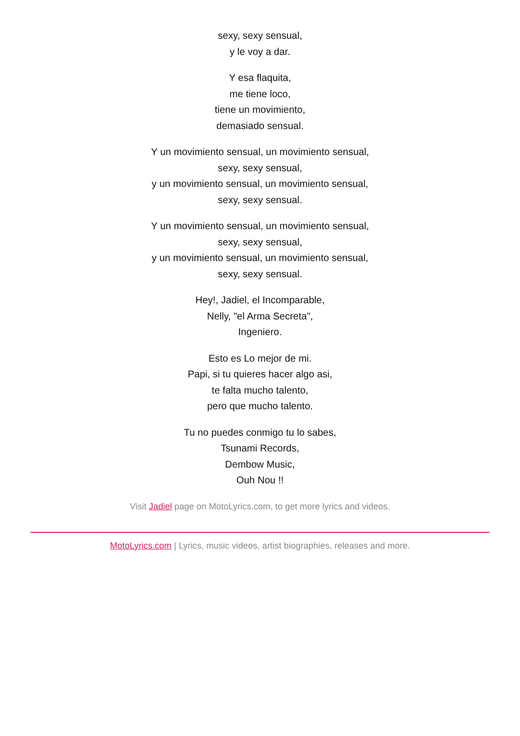sexy, sexy sensual,
y le voy a dar.
Y esa flaquita,
me tiene loco,
tiene un movimiento,
demasiado sensual.
Y un movimiento sensual, un movimiento sensual,
sexy, sexy sensual,
y un movimiento sensual, un movimiento sensual,
sexy, sexy sensual.
Y un movimiento sensual, un movimiento sensual,
sexy, sexy sensual,
y un movimiento sensual, un movimiento sensual,
sexy, sexy sensual.
Hey!, Jadiel, el Incomparable,
Nelly, "el Arma Secreta",
Ingeniero.
Esto es Lo mejor de mi.
Papi, si tu quieres hacer algo asi,
te falta mucho talento,
pero que mucho talento.
Tu no puedes conmigo tu lo sabes,
Tsunami Records,
Dembow Music,
Ouh Nou !!
Visit Jadiel page on MotoLyrics.com, to get more lyrics and videos.
MotoLyrics.com | Lyrics, music videos, artist biographies, releases and more.